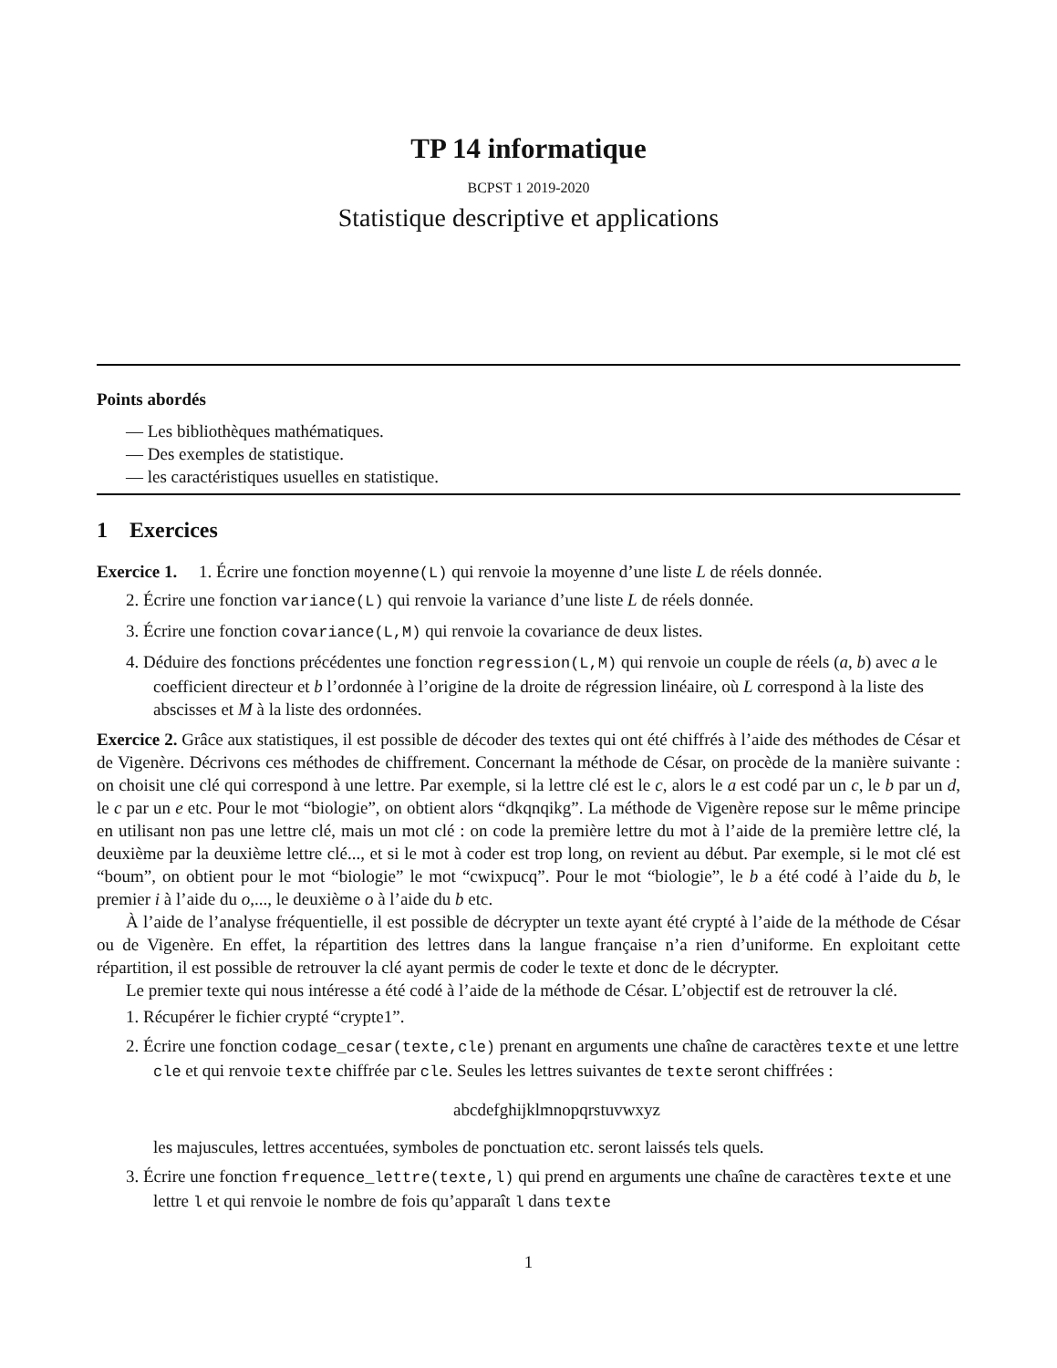TP 14 informatique
BCPST 1 2019-2020
Statistique descriptive et applications
Points abordés
— Les bibliothèques mathématiques.
— Des exemples de statistique.
— les caractéristiques usuelles en statistique.
1 Exercices
Exercice 1. 1. Écrire une fonction moyenne(L) qui renvoie la moyenne d’une liste L de réels donnée.
2. Écrire une fonction variance(L) qui renvoie la variance d’une liste L de réels donnée.
3. Écrire une fonction covariance(L,M) qui renvoie la covariance de deux listes.
4. Déduire des fonctions précédentes une fonction regression(L,M) qui renvoie un couple de réels (a, b) avec a le coefficient directeur et b l’ordonnée à l’origine de la droite de régression linéaire, où L correspond à la liste des abscisses et M à la liste des ordonnées.
Exercice 2. Grâce aux statistiques, il est possible de décoder des textes qui ont été chiffrés à l’aide des méthodes de César et de Vigenère. Décrivons ces méthodes de chiffrement. Concernant la méthode de César, on procède de la manière suivante : on choisit une clé qui correspond à une lettre. Par exemple, si la lettre clé est le c, alors le a est codé par un c, le b par un d, le c par un e etc. Pour le mot “biologie”, on obtient alors “dkqnqikg”. La méthode de Vigenère repose sur le même principe en utilisant non pas une lettre clé, mais un mot clé : on code la première lettre du mot à l’aide de la première lettre clé, la deuxième par la deuxième lettre clé..., et si le mot à coder est trop long, on revient au début. Par exemple, si le mot clé est “boum”, on obtient pour le mot “biologie” le mot “cwixpucq”. Pour le mot “biologie”, le b a été codé à l’aide du b, le premier i à l’aide du o,..., le deuxième o à l’aide du b etc.
À l’aide de l’analyse fréquentielle, il est possible de décrypter un texte ayant été crypté à l’aide de la méthode de César ou de Vigenère. En effet, la répartition des lettres dans la langue française n’a rien d’uniforme. En exploitant cette répartition, il est possible de retrouver la clé ayant permis de coder le texte et donc de le décrypter.
Le premier texte qui nous intéresse a été codé à l’aide de la méthode de César. L’objectif est de retrouver la clé.
1. Récupérer le fichier crypté “crypte1”.
2. Écrire une fonction codage_cesar(texte,cle) prenant en arguments une chaîne de caractères texte et une lettre cle et qui renvoie texte chiffrée par cle. Seules les lettres suivantes de texte seront chiffrées :
abcdefghijklmnopqrstuvwxyz
les majuscules, lettres accentuées, symboles de ponctuation etc. seront laissés tels quels.
3. Écrire une fonction frequence_lettre(texte,l) qui prend en arguments une chaîne de caractères texte et une lettre l et qui renvoie le nombre de fois qu’apparaît l dans texte
1